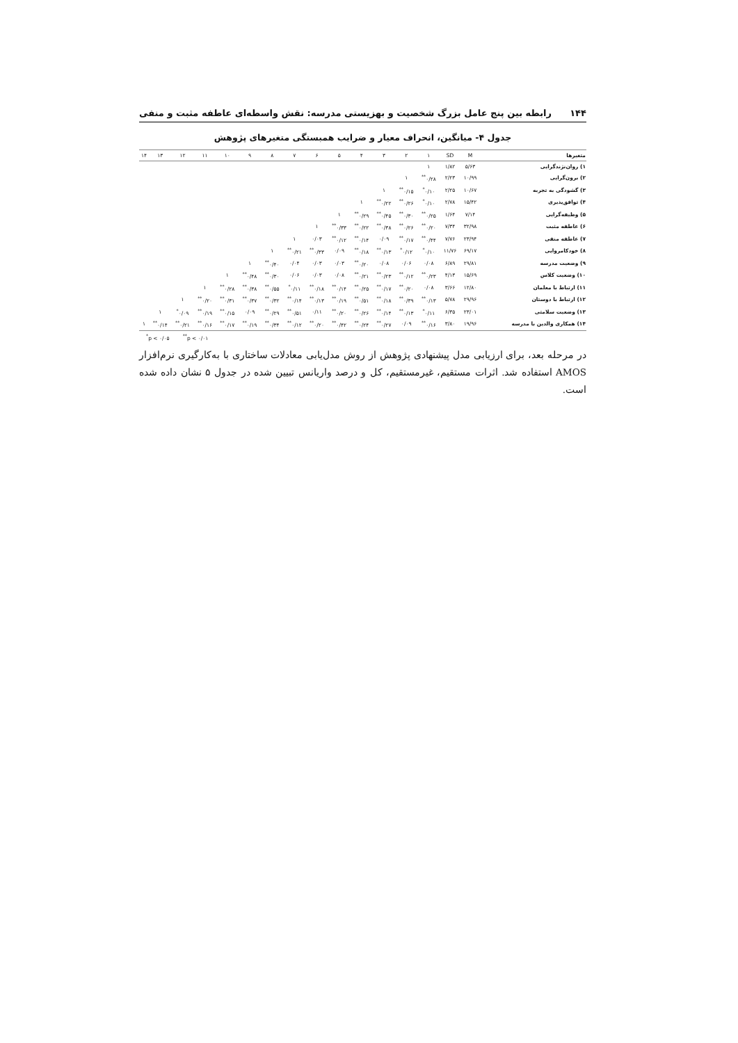۱۴۴ رابطه بین پنج عامل بزرگ شخصیت و بهزیستی مدرسه: نقش واسطه‌ای عاطفه مثبت و منفی
جدول ۴- میانگین، انحراف معیار و ضرایب همبستگی متغیرهای پژوهش
| متغیرها | M | SD | ۱ | ۲ | ۳ | ۴ | ۵ | ۶ | ۷ | ۸ | ۹ | ۱۰ | ۱۱ | ۱۲ | ۱۳ | ۱۴ |
| --- | --- | --- | --- | --- | --- | --- | --- | --- | --- | --- | --- | --- | --- | --- | --- | --- |
| ۱) روان‌نژندگرایی | ۵/۶۳ | ۱/۸۲ | ۱ | | | | | | | | | | | | | |
| ۲) برون‌گرایی | ۱۰/۹۹ | ۲/۲۳ | ۰/۲۸<sup>**</sup> | ۱ | | | | | | | | | | | | |
| ۳) گشودگی به تجربه | ۱۰/۶۷ | ۲/۲۵ | ۰/۱۰<sup>*</sup> | ۰/۱۵<sup>**</sup> | ۱ | | | | | | | | | | | |
| ۴) توافق‌پذیری | ۱۵/۴۲ | ۲/۷۸ | ۰/۱۰<sup>*</sup> | ۰/۲۶<sup>**</sup> | ۰/۲۲<sup>**</sup> | ۱ | | | | | | | | | | |
| ۵) وظیفه‌گرایی | ۷/۱۴ | ۱/۶۴ | ۰/۲۵<sup>**</sup> | ۰/۳۰<sup>**</sup> | ۰/۴۵<sup>**</sup> | ۰/۲۹<sup>**</sup> | ۱ | | | | | | | | | |
| ۶) عاطفه مثبت | ۳۲/۹۸ | ۷/۳۴ | ۰/۲۰<sup>**</sup> | ۰/۲۶<sup>**</sup> | ۰/۳۸<sup>**</sup> | ۰/۲۲<sup>**</sup> | ۰/۳۳<sup>**</sup> | ۱ | | | | | | | | |
| ۷) عاطفه منفی | ۲۳/۹۴ | ۷/۷۶ | ۰/۴۴<sup>**</sup> | ۰/۱۷<sup>**</sup> | ۰/۰۹ | ۰/۱۴<sup>**</sup> | ۰/۱۲<sup>**</sup> | ۰/۰۳ | ۱ | | | | | | | |
| ۸) خودکامروایی | ۶۹/۱۷ | ۱۱/۷۶ | ۰/۱۰<sup>*</sup> | ۰/۱۲<sup>*</sup> | ۰/۱۳<sup>**</sup> | ۰/۱۸<sup>**</sup> | ۰/۰۹ | ۰/۳۳<sup>**</sup> | ۰/۲۱<sup>**</sup> | ۱ | | | | | | |
| ۹) وضعیت مدرسه | ۲۹/۸۱ | ۶/۸۹ | ۰/۰۸ | ۰/۰۶ | ۰/۰۸ | ۰/۲۰<sup>**</sup> | ۰/۰۳ | ۰/۰۳ | ۰/۰۴ | ۰/۴۰<sup>**</sup> | ۱ | | | | | |
| ۱۰) وضعیت کلاس | ۱۵/۶۹ | ۴/۱۳ | ۰/۲۳<sup>**</sup> | ۰/۱۲<sup>**</sup> | ۰/۲۳<sup>**</sup> | ۰/۲۱<sup>**</sup> | ۰/۰۸ | ۰/۰۳ | ۰/۰۶ | ۰/۳۰<sup>**</sup> | ۰/۴۸<sup>**</sup> | ۱ | | | | |
| ۱۱) ارتباط با معلمان | ۱۲/۸۰ | ۳/۶۶ | ۰/۰۸ | ۰/۲۰<sup>**</sup> | ۰/۱۷<sup>**</sup> | ۰/۲۵<sup>**</sup> | ۰/۱۴<sup>**</sup> | ۰/۱۸<sup>**</sup> | ۰/۱۱<sup>*</sup> | ۰/۵۵<sup>**</sup> | ۰/۳۸<sup>**</sup> | ۰/۲۸<sup>**</sup> | ۱ | | | |
| ۱۲) ارتباط با دوستان | ۲۹/۹۶ | ۵/۷۸ | ۰/۱۳<sup>**</sup> | ۰/۳۹<sup>**</sup> | ۰/۱۸<sup>**</sup> | ۰/۵۱<sup>**</sup> | ۰/۱۹<sup>**</sup> | ۰/۱۳<sup>**</sup> | ۰/۱۴<sup>**</sup> | ۰/۳۲<sup>**</sup> | ۰/۳۷<sup>**</sup> | ۰/۳۱<sup>**</sup> | ۰/۲۰<sup>**</sup> | ۱ | | |
| ۱۳) وضعیت سلامتی | ۲۳/۰۱ | ۶/۳۵ | ۰/۱۱<sup>*</sup> | ۰/۱۳<sup>**</sup> | ۰/۱۴<sup>**</sup> | ۰/۲۶<sup>**</sup> | ۰/۲۰<sup>**</sup> | ۰/۱۱ | ۰/۵۱<sup>**</sup> | ۰/۲۹<sup>**</sup> | ۰/۰۹ | ۰/۱۵<sup>**</sup> | ۰/۱۹<sup>**</sup> | ۰/۰۹<sup>*</sup> | ۱ | |
| ۱۴) همکاری والدین با مدرسه | ۱۹/۹۶ | ۳/۸۰ | ۰/۱۶<sup>**</sup> | ۰/۰۹ | ۰/۲۷<sup>**</sup> | ۰/۲۴<sup>**</sup> | ۰/۴۲<sup>**</sup> | ۰/۲۰<sup>**</sup> | ۰/۱۲<sup>**</sup> | ۰/۳۴<sup>**</sup> | ۰/۱۹<sup>**</sup> | ۰/۱۷<sup>**</sup> | ۰/۱۶<sup>**</sup> | ۰/۲۱<sup>**</sup> | ۰/۱۴<sup>**</sup> | ۱ |
<sup>*</sup> p < ۰/۰۵ <sup>**</sup>p < ۰/۰۱
در مرحله بعد، برای ارزیابی مدل پیشنهادی پژوهش از روش مدل‌یابی معادلات ساختاری با به‌کارگیری نرم‌افزار AMOS استفاده شد. اثرات مستقیم، غیرمستقیم، کل و درصد واریانس تبیین شده در جدول ۵ نشان داده شده است.